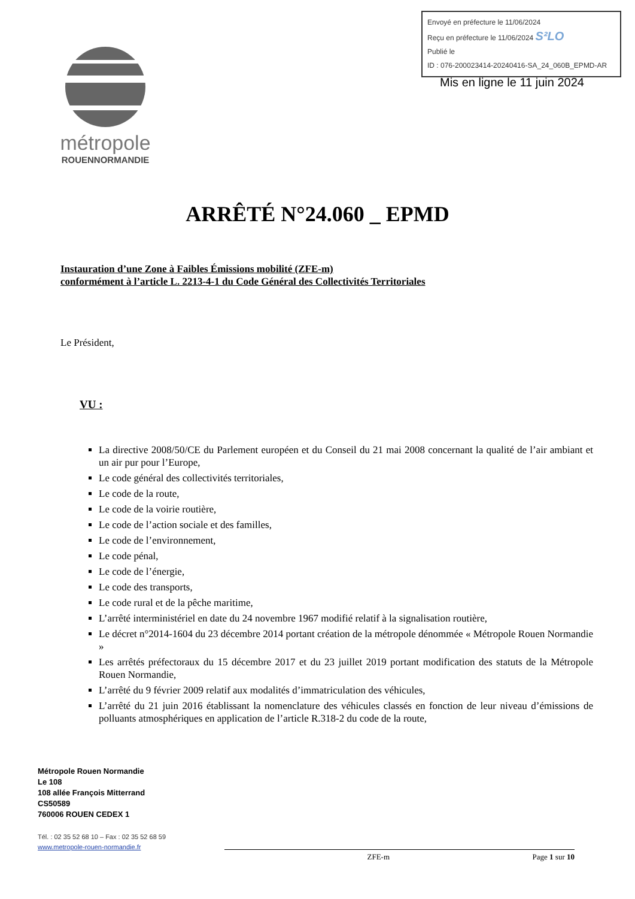Envoyé en préfecture le 11/06/2024
Reçu en préfecture le 11/06/2024 S²LO
Publié le
ID : 076-200023414-20240416-SA_24_060B_EPMD-AR
Mis en ligne le 11 juin 2024
métropole
ROUENNORMANDIE
ARRÊTÉ N°24.060 _ EPMD
Instauration d’une Zone à Faibles Émissions mobilité (ZFE-m)
conformément à l’article L. 2213-4-1 du Code Général des Collectivités Territoriales
Le Président,
VU :
La directive 2008/50/CE du Parlement européen et du Conseil du 21 mai 2008 concernant la qualité de l’air ambiant et un air pur pour l’Europe,
Le code général des collectivités territoriales,
Le code de la route,
Le code de la voirie routière,
Le code de l’action sociale et des familles,
Le code de l’environnement,
Le code pénal,
Le code de l’énergie,
Le code des transports,
Le code rural et de la pêche maritime,
L’arrêté interministériel en date du 24 novembre 1967 modifié relatif à la signalisation routière,
Le décret n°2014-1604 du 23 décembre 2014 portant création de la métropole dénommée « Métropole Rouen Normandie »
Les arrêtés préfectoraux du 15 décembre 2017 et du 23 juillet 2019 portant modification des statuts de la Métropole Rouen Normandie,
L’arrêté du 9 février 2009 relatif aux modalités d’immatriculation des véhicules,
L’arrêté du 21 juin 2016 établissant la nomenclature des véhicules classés en fonction de leur niveau d’émissions de polluants atmosphériques en application de l’article R.318-2 du code de la route,
Métropole Rouen Normandie
Le 108
108 allée François Mitterrand
CS50589
760006 ROUEN CEDEX 1
Tél. : 02 35 52 68 10 – Fax : 02 35 52 68 59
www.metropole-rouen-normandie.fr
ZFE-m Page 1 sur 10